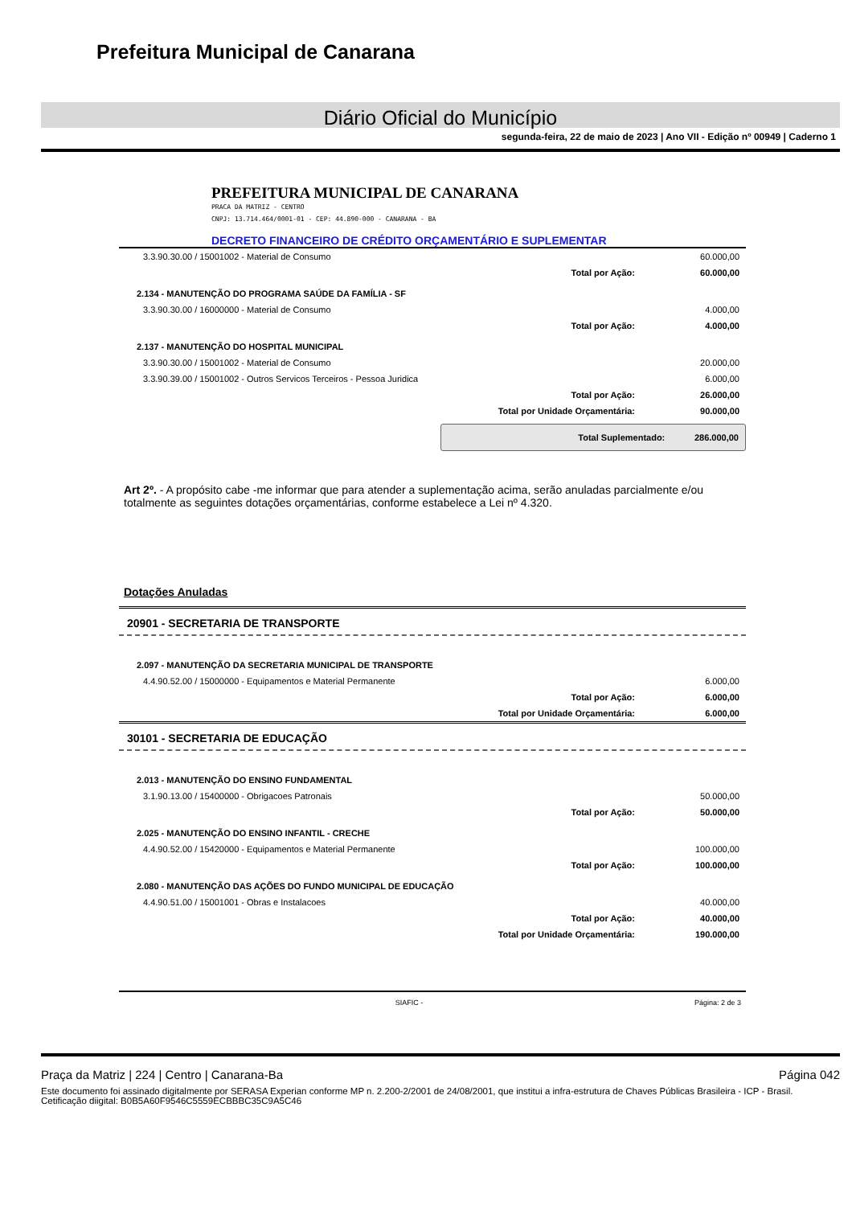Prefeitura Municipal de Canarana
Diário Oficial do Município
segunda-feira, 22 de maio de 2023 | Ano VII - Edição nº 00949 | Caderno 1
PREFEITURA MUNICIPAL DE CANARANA
PRACA DA MATRIZ - CENTRO
CNPJ: 13.714.464/0001-01 - CEP: 44.890-000 - CANARANA - BA
DECRETO FINANCEIRO DE CRÉDITO ORÇAMENTÁRIO E SUPLEMENTAR
| 3.3.90.30.00 / 15001002 - Material de Consumo | | 60.000,00 |
| | Total por Ação: | 60.000,00 |
| 2.134 - MANUTENÇÃO DO PROGRAMA SAÚDE DA FAMÍLIA - SF | | |
| 3.3.90.30.00 / 16000000 - Material de Consumo | | 4.000,00 |
| | Total por Ação: | 4.000,00 |
| 2.137 - MANUTENÇÃO DO HOSPITAL MUNICIPAL | | |
| 3.3.90.30.00 / 15001002 - Material de Consumo | | 20.000,00 |
| 3.3.90.39.00 / 15001002 - Outros Servicos Terceiros - Pessoa Juridica | | 6.000,00 |
| | Total por Ação: | 26.000,00 |
| | Total por Unidade Orçamentária: | 90.000,00 |
Total Suplementado: 286.000,00
Art 2º. - A propósito cabe -me informar que para atender a suplementação acima, serão anuladas parcialmente e/ou totalmente as seguintes dotações orçamentárias, conforme estabelece a Lei nº 4.320.
Dotações Anuladas
20901 - SECRETARIA DE TRANSPORTE
| 2.097 - MANUTENÇÃO DA SECRETARIA MUNICIPAL DE TRANSPORTE | | |
| 4.4.90.52.00 / 15000000 - Equipamentos e Material Permanente | | 6.000,00 |
| | Total por Ação: | 6.000,00 |
| | Total por Unidade Orçamentária: | 6.000,00 |
30101 - SECRETARIA DE EDUCAÇÃO
| 2.013 - MANUTENÇÃO DO ENSINO FUNDAMENTAL | | |
| 3.1.90.13.00 / 15400000 - Obrigacoes Patronais | | 50.000,00 |
| | Total por Ação: | 50.000,00 |
| 2.025 - MANUTENÇÃO DO ENSINO INFANTIL - CRECHE | | |
| 4.4.90.52.00 / 15420000 - Equipamentos e Material Permanente | | 100.000,00 |
| | Total por Ação: | 100.000,00 |
| 2.080 - MANUTENÇÃO DAS AÇÕES DO FUNDO MUNICIPAL DE EDUCAÇÃO | | |
| 4.4.90.51.00 / 15001001 - Obras e Instalacoes | | 40.000,00 |
| | Total por Ação: | 40.000,00 |
| | Total por Unidade Orçamentária: | 190.000,00 |
SIAFIC - Página: 2 de 3
Praça da Matriz | 224 | Centro | Canarana-Ba Página 042
Este documento foi assinado digitalmente por SERASA Experian conforme MP n. 2.200-2/2001 de 24/08/2001, que institui a infra-estrutura de Chaves Públicas Brasileira - ICP - Brasil. Cetificação diigital: B0B5A60F9546C5559ECBBBC35C9A5C46